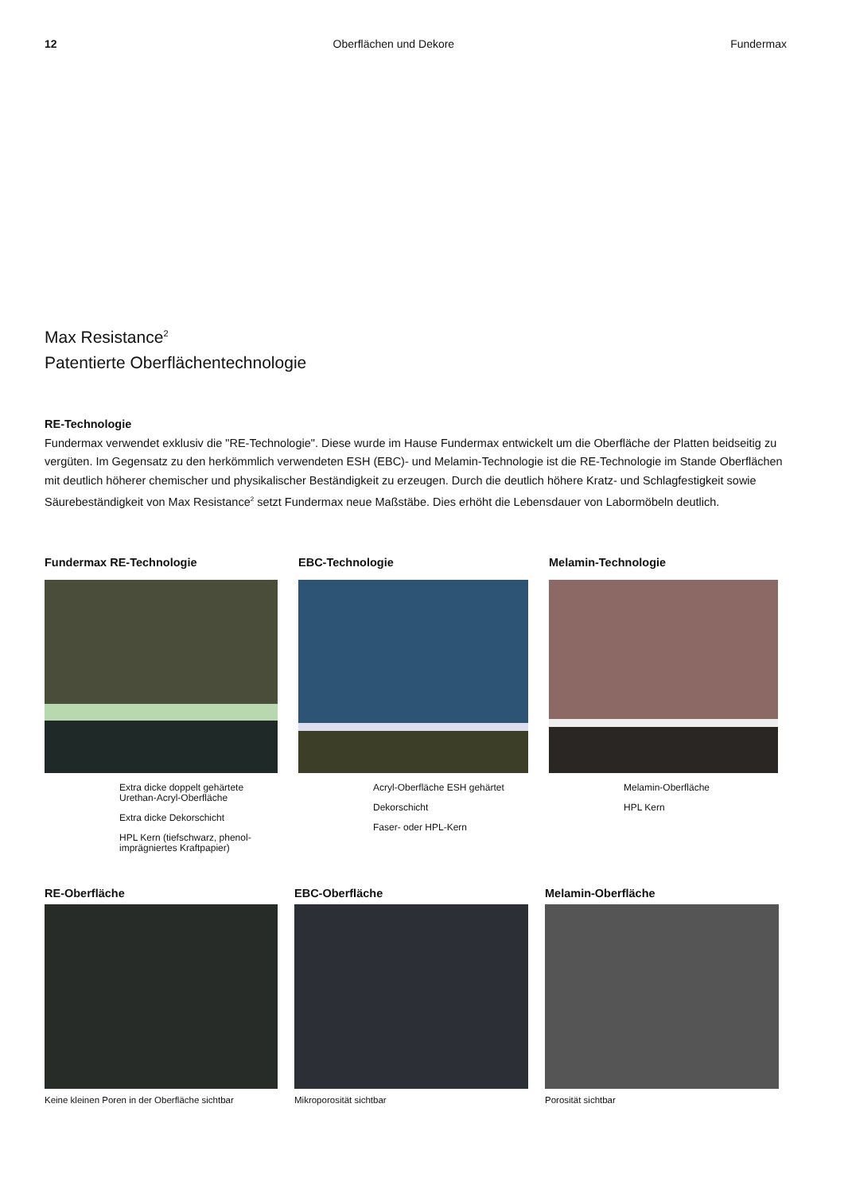12 Oberflächen und Dekore Fundermax
Max Resistance<sup>2</sup>
Patentierte Oberflächentechnologie
RE-Technologie
Fundermax verwendet exklusiv die "RE-Technologie". Diese wurde im Hause Fundermax entwickelt um die Oberfläche der Platten beidseitig zu vergüten. Im Gegensatz zu den herkömmlich verwendeten ESH (EBC)- und Melamin-Technologie ist die RE-Technologie im Stande Oberflächen mit deutlich höherer chemischer und physikalischer Beständigkeit zu erzeugen. Durch die deutlich höhere Kratz- und Schlagfestigkeit sowie Säurebeständigkeit von Max Resistance<sup>2</sup> setzt Fundermax neue Maßstäbe. Dies erhöht die Lebensdauer von Labormöbeln deutlich.
Fundermax RE-Technologie
Extra dicke doppelt gehärtete Urethan-Acryl-Oberfläche
Extra dicke Dekorschicht
HPL Kern (tiefschwarz, phenol-imprägniertes Kraftpapier)
EBC-Technologie
Acryl-Oberfläche ESH gehärtet
Dekorschicht
Faser- oder HPL-Kern
Melamin-Technologie
Melamin-Oberfläche
HPL Kern
RE-Oberfläche
Keine kleinen Poren in der Oberfläche sichtbar
EBC-Oberfläche
Mikroporosität sichtbar
Melamin-Oberfläche
Porosität sichtbar